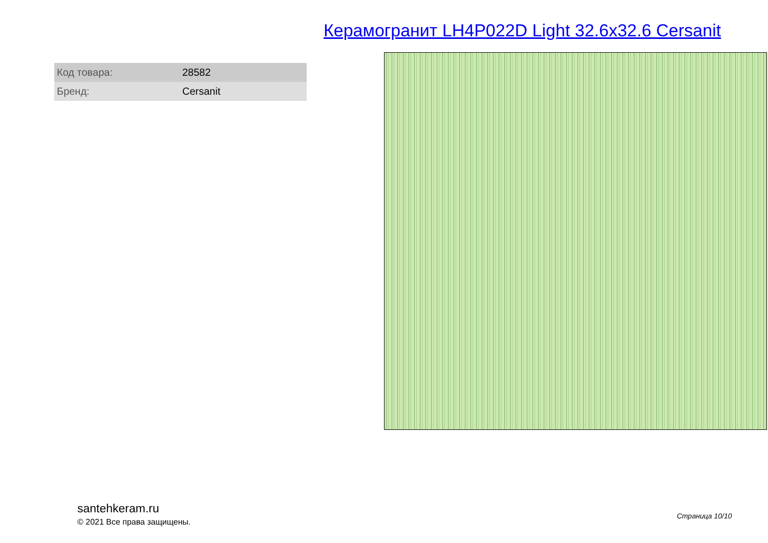Керамогранит LH4P022D Light 32.6x32.6 Cersanit
| Код товара: | 28582 |
| Бренд: | Cersanit |
santehkeram.ru
© 2021 Все права защищены.
Страница 10/10